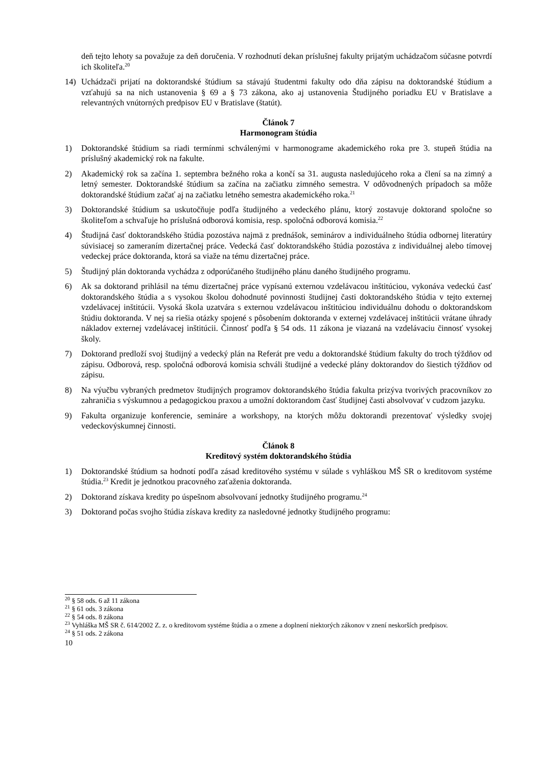deň tejto lehoty sa považuje za deň doručenia. V rozhodnutí dekan príslušnej fakulty prijatým uchádzačom súčasne potvrdí ich školiteľa.<sup>20</sup>
14) Uchádzači prijatí na doktorandské štúdium sa stávajú študentmi fakulty odo dňa zápisu na doktorandské štúdium a vzťahujú sa na nich ustanovenia § 69 a § 73 zákona, ako aj ustanovenia Študijného poriadku EU v Bratislave a relevantných vnútorných predpisov EU v Bratislave (štatút).
Článok 7
Harmonogram štúdia
1) Doktorandské štúdium sa riadi termínmi schválenými v harmonograme akademického roka pre 3. stupeň štúdia na príslušný akademický rok na fakulte.
2) Akademický rok sa začína 1. septembra bežného roka a končí sa 31. augusta nasledujúceho roka a člení sa na zimný a letný semester. Doktorandské štúdium sa začína na začiatku zimného semestra. V odôvodnených prípadoch sa môže doktorandské štúdium začať aj na začiatku letného semestra akademického roka.<sup>21</sup>
3) Doktorandské štúdium sa uskutočňuje podľa študijného a vedeckého plánu, ktorý zostavuje doktorand spoločne so školiteľom a schvaľuje ho príslušná odborová komisia, resp. spoločná odborová komisia.<sup>22</sup>
4) Študijná časť doktorandského štúdia pozostáva najmä z prednášok, seminárov a individuálneho štúdia odbornej literatúry súvisiacej so zameraním dizertačnej práce. Vedecká časť doktorandského štúdia pozostáva z individuálnej alebo tímovej vedeckej práce doktoranda, ktorá sa viaže na tému dizertačnej práce.
5) Študijný plán doktoranda vychádza z odporúčaného študijného plánu daného študijného programu.
6) Ak sa doktorand prihlásil na tému dizertačnej práce vypísanú externou vzdelávacou inštitúciou, vykonáva vedeckú časť doktorandského štúdia a s vysokou školou dohodnuté povinnosti študijnej časti doktorandského štúdia v tejto externej vzdelávacej inštitúcii. Vysoká škola uzatvára s externou vzdelávacou inštitúciou individuálnu dohodu o doktorandskom štúdiu doktoranda. V nej sa riešia otázky spojené s pôsobením doktoranda v externej vzdelávacej inštitúcii vrátane úhrady nákladov externej vzdelávacej inštitúcii. Činnosť podľa § 54 ods. 11 zákona je viazaná na vzdelávaciu činnosť vysokej školy.
7) Doktorand predloží svoj študijný a vedecký plán na Referát pre vedu a doktorandské štúdium fakulty do troch týždňov od zápisu. Odborová, resp. spoločná odborová komisia schváli študijné a vedecké plány doktorandov do šiestich týždňov od zápisu.
8) Na výučbu vybraných predmetov študijných programov doktorandského štúdia fakulta prizýva tvorivých pracovníkov zo zahraničia s výskumnou a pedagogickou praxou a umožní doktorandom časť študijnej časti absolvovať v cudzom jazyku.
9) Fakulta organizuje konferencie, semináre a workshopy, na ktorých môžu doktorandi prezentovať výsledky svojej vedeckovýskumnej činnosti.
Článok 8
Kreditový systém doktorandského štúdia
1) Doktorandské štúdium sa hodnotí podľa zásad kreditového systému v súlade s vyhláškou MŠ SR o kreditovom systéme štúdia.<sup>23</sup> Kredit je jednotkou pracovného zaťaženia doktoranda.
2) Doktorand získava kredity po úspešnom absolvovaní jednotky študijného programu.<sup>24</sup>
3) Doktorand počas svojho štúdia získava kredity za nasledovné jednotky študijného programu:
<sup>20</sup> § 58 ods. 6 až 11 zákona
<sup>21</sup> § 61 ods. 3 zákona
<sup>22</sup> § 54 ods. 8 zákona
<sup>23</sup> Vyhláška MŠ SR č. 614/2002 Z. z. o kreditovom systéme štúdia a o zmene a doplnení niektorých zákonov v znení neskorších predpisov.
<sup>24</sup> § 51 ods. 2 zákona
10